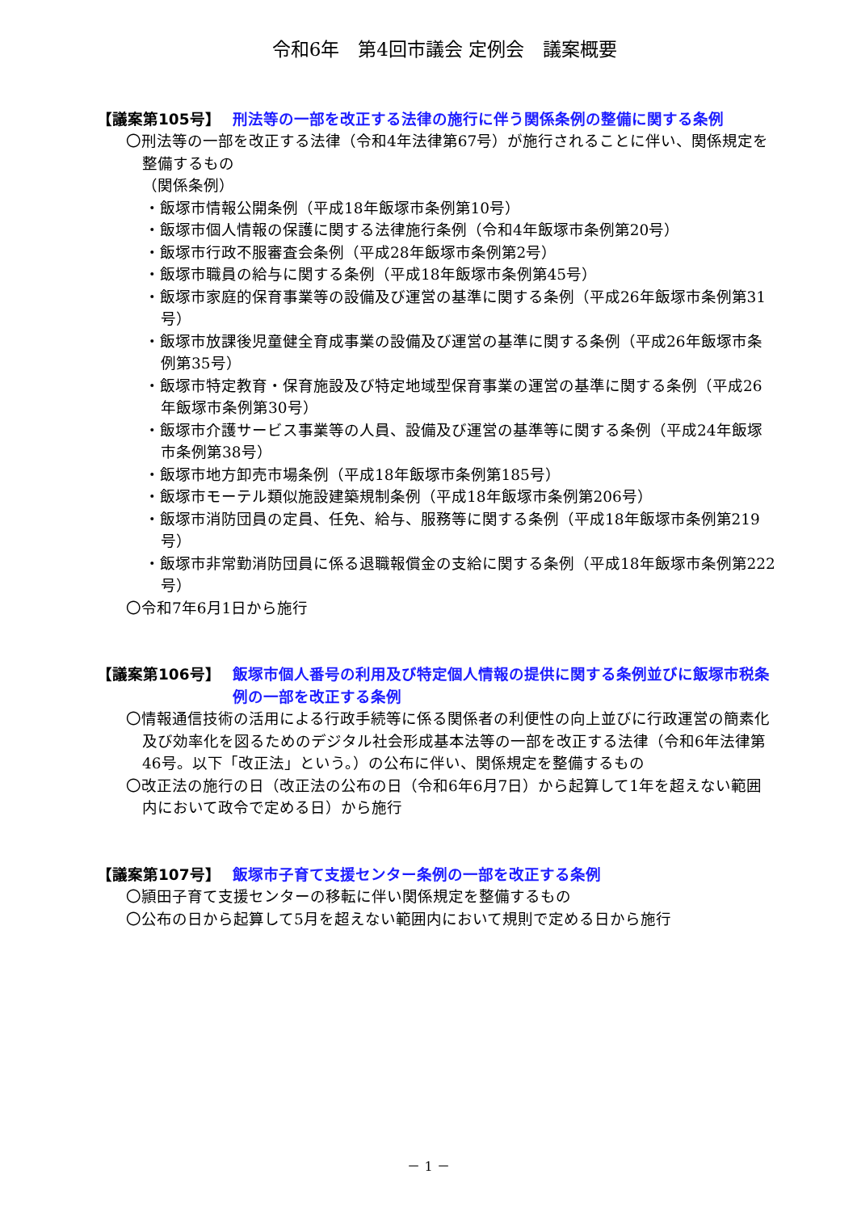令和6年　第4回市議会 定例会　議案概要
【議案第105号】 刑法等の一部を改正する法律の施行に伴う関係条例の整備に関する条例
〇刑法等の一部を改正する法律（令和4年法律第67号）が施行されることに伴い、関係規定を整備するもの
（関係条例）
・飯塚市情報公開条例（平成18年飯塚市条例第10号）
・飯塚市個人情報の保護に関する法律施行条例（令和4年飯塚市条例第20号）
・飯塚市行政不服審査会条例（平成28年飯塚市条例第2号）
・飯塚市職員の給与に関する条例（平成18年飯塚市条例第45号）
・飯塚市家庭的保育事業等の設備及び運営の基準に関する条例（平成26年飯塚市条例第31号）
・飯塚市放課後児童健全育成事業の設備及び運営の基準に関する条例（平成26年飯塚市条例第35号）
・飯塚市特定教育・保育施設及び特定地域型保育事業の運営の基準に関する条例（平成26年飯塚市条例第30号）
・飯塚市介護サービス事業等の人員、設備及び運営の基準等に関する条例（平成24年飯塚市条例第38号）
・飯塚市地方卸売市場条例（平成18年飯塚市条例第185号）
・飯塚市モーテル類似施設建築規制条例（平成18年飯塚市条例第206号）
・飯塚市消防団員の定員、任免、給与、服務等に関する条例（平成18年飯塚市条例第219号）
・飯塚市非常勤消防団員に係る退職報償金の支給に関する条例（平成18年飯塚市条例第222号）
〇令和7年6月1日から施行
【議案第106号】 飯塚市個人番号の利用及び特定個人情報の提供に関する条例並びに飯塚市税条例の一部を改正する条例
〇情報通信技術の活用による行政手続等に係る関係者の利便性の向上並びに行政運営の簡素化及び効率化を図るためのデジタル社会形成基本法等の一部を改正する法律（令和6年法律第46号。以下「改正法」という。）の公布に伴い、関係規定を整備するもの
〇改正法の施行の日（改正法の公布の日（令和6年6月7日）から起算して1年を超えない範囲内において政令で定める日）から施行
【議案第107号】 飯塚市子育て支援センター条例の一部を改正する条例
〇頴田子育て支援センターの移転に伴い関係規定を整備するもの
〇公布の日から起算して5月を超えない範囲内において規則で定める日から施行
－ 1 －